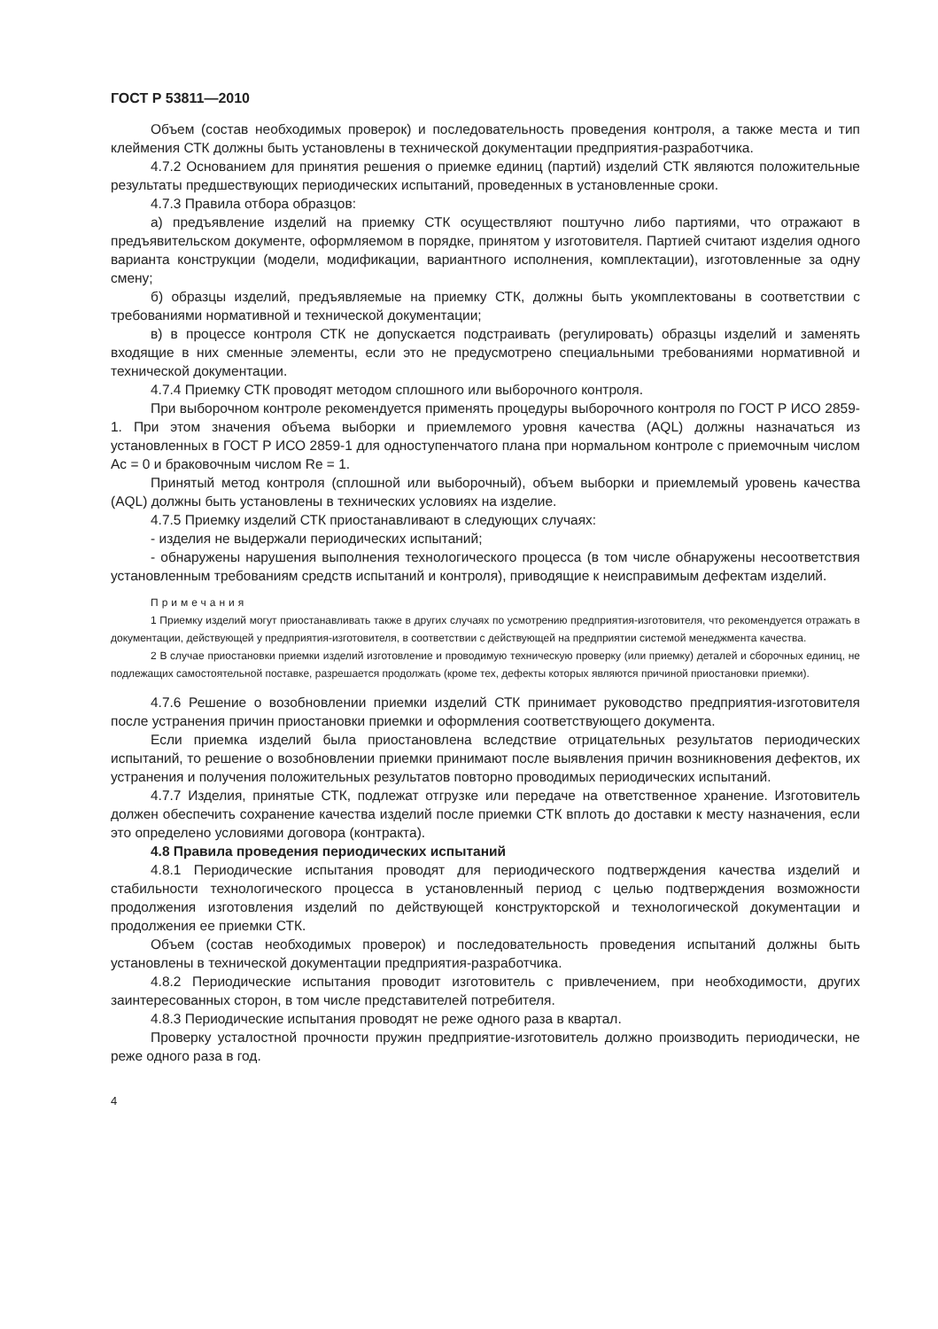ГОСТ Р 53811—2010
Объем (состав необходимых проверок) и последовательность проведения контроля, а также места и тип клеймения СТК должны быть установлены в технической документации предприятия-разработчика.
4.7.2 Основанием для принятия решения о приемке единиц (партий) изделий СТК являются положительные результаты предшествующих периодических испытаний, проведенных в установленные сроки.
4.7.3 Правила отбора образцов:
а) предъявление изделий на приемку СТК осуществляют поштучно либо партиями, что отражают в предъявительском документе, оформляемом в порядке, принятом у изготовителя. Партией считают изделия одного варианта конструкции (модели, модификации, вариантного исполнения, комплектации), изготовленные за одну смену;
б) образцы изделий, предъявляемые на приемку СТК, должны быть укомплектованы в соответствии с требованиями нормативной и технической документации;
в) в процессе контроля СТК не допускается подстраивать (регулировать) образцы изделий и заменять входящие в них сменные элементы, если это не предусмотрено специальными требованиями нормативной и технической документации.
4.7.4 Приемку СТК проводят методом сплошного или выборочного контроля.
При выборочном контроле рекомендуется применять процедуры выборочного контроля по ГОСТ Р ИСО 2859-1. При этом значения объема выборки и приемлемого уровня качества (AQL) должны назначаться из установленных в ГОСТ Р ИСО 2859-1 для одноступенчатого плана при нормальном контроле с приемочным числом Ac = 0 и браковочным числом Re = 1.
Принятый метод контроля (сплошной или выборочный), объем выборки и приемлемый уровень качества (AQL) должны быть установлены в технических условиях на изделие.
4.7.5 Приемку изделий СТК приостанавливают в следующих случаях:
- изделия не выдержали периодических испытаний;
- обнаружены нарушения выполнения технологического процесса (в том числе обнаружены несоответствия установленным требованиям средств испытаний и контроля), приводящие к неисправимым дефектам изделий.
Примечания
1 Приемку изделий могут приостанавливать также в других случаях по усмотрению предприятия-изготовителя, что рекомендуется отражать в документации, действующей у предприятия-изготовителя, в соответствии с действующей на предприятии системой менеджмента качества.
2 В случае приостановки приемки изделий изготовление и проводимую техническую проверку (или приемку) деталей и сборочных единиц, не подлежащих самостоятельной поставке, разрешается продолжать (кроме тех, дефекты которых являются причиной приостановки приемки).
4.7.6 Решение о возобновлении приемки изделий СТК принимает руководство предприятия-изготовителя после устранения причин приостановки приемки и оформления соответствующего документа.
Если приемка изделий была приостановлена вследствие отрицательных результатов периодических испытаний, то решение о возобновлении приемки принимают после выявления причин возникновения дефектов, их устранения и получения положительных результатов повторно проводимых периодических испытаний.
4.7.7 Изделия, принятые СТК, подлежат отгрузке или передаче на ответственное хранение. Изготовитель должен обеспечить сохранение качества изделий после приемки СТК вплоть до доставки к месту назначения, если это определено условиями договора (контракта).
4.8 Правила проведения периодических испытаний
4.8.1 Периодические испытания проводят для периодического подтверждения качества изделий и стабильности технологического процесса в установленный период с целью подтверждения возможности продолжения изготовления изделий по действующей конструкторской и технологической документации и продолжения ее приемки СТК.
Объем (состав необходимых проверок) и последовательность проведения испытаний должны быть установлены в технической документации предприятия-разработчика.
4.8.2 Периодические испытания проводит изготовитель с привлечением, при необходимости, других заинтересованных сторон, в том числе представителей потребителя.
4.8.3 Периодические испытания проводят не реже одного раза в квартал.
Проверку усталостной прочности пружин предприятие-изготовитель должно производить периодически, не реже одного раза в год.
4